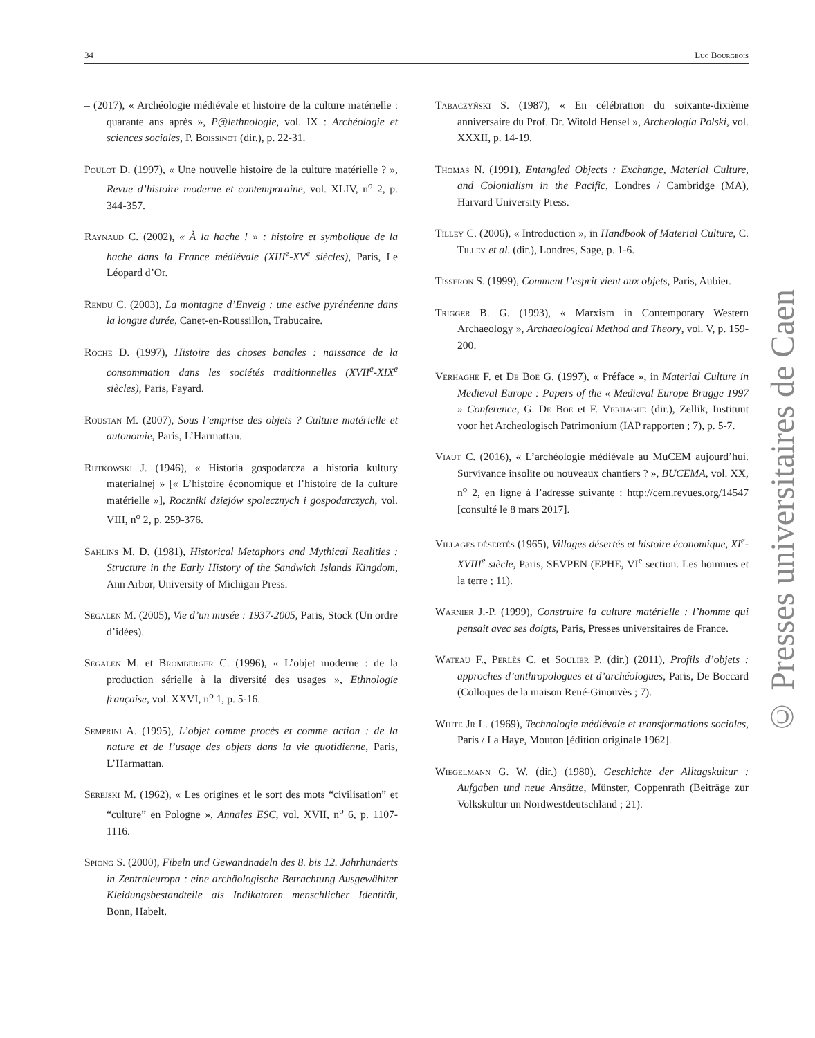34 Luc Bourgeois
– (2017), « Archéologie médiévale et histoire de la culture matérielle : quarante ans après », P@lethnologie, vol. IX : Archéologie et sciences sociales, P. Boissinot (dir.), p. 22-31.
Poulot D. (1997), « Une nouvelle histoire de la culture matérielle ? », Revue d’histoire moderne et contemporaine, vol. XLIV, n<sup>o</sup> 2, p. 344-357.
Raynaud C. (2002), « À la hache ! » : histoire et symbolique de la hache dans la France médiévale (XIII<sup>e</sup>-XV<sup>e</sup> siècles), Paris, Le Léopard d’Or.
Rendu C. (2003), La montagne d’Enveig : une estive pyrénéenne dans la longue durée, Canet-en-Roussillon, Trabucaire.
Roche D. (1997), Histoire des choses banales : naissance de la consommation dans les sociétés traditionnelles (XVII<sup>e</sup>-XIX<sup>e</sup> siècles), Paris, Fayard.
Roustan M. (2007), Sous l’emprise des objets ? Culture matérielle et autonomie, Paris, L’Harmattan.
Rutkowski J. (1946), « Historia gospodarcza a historia kultury materialnej » [« L’histoire économique et l’histoire de la culture matérielle »], Roczniki dziejów spolecznych i gospodarczych, vol. VIII, n<sup>o</sup> 2, p. 259-376.
Sahlins M. D. (1981), Historical Metaphors and Mythical Realities : Structure in the Early History of the Sandwich Islands Kingdom, Ann Arbor, University of Michigan Press.
Segalen M. (2005), Vie d’un musée : 1937-2005, Paris, Stock (Un ordre d’idées).
Segalen M. et Bromberger C. (1996), « L’objet moderne : de la production sérielle à la diversité des usages », Ethnologie française, vol. XXVI, n<sup>o</sup> 1, p. 5-16.
Semprini A. (1995), L’objet comme procès et comme action : de la nature et de l’usage des objets dans la vie quotidienne, Paris, L’Harmattan.
Serejski M. (1962), « Les origines et le sort des mots “civilisation” et “culture” en Pologne », Annales ESC, vol. XVII, n<sup>o</sup> 6, p. 1107-1116.
Spiong S. (2000), Fibeln und Gewandnadeln des 8. bis 12. Jahrhunderts in Zentraleuropa : eine archäologische Betrachtung Ausgewählter Kleidungsbestandteile als Indikatoren menschlicher Identität, Bonn, Habelt.
Tabaczyński S. (1987), « En célébration du soixante-dixième anniversaire du Prof. Dr. Witold Hensel », Archeologia Polski, vol. XXXII, p. 14-19.
Thomas N. (1991), Entangled Objects : Exchange, Material Culture, and Colonialism in the Pacific, Londres / Cambridge (MA), Harvard University Press.
Tilley C. (2006), « Introduction », in Handbook of Material Culture, C. Tilley et al. (dir.), Londres, Sage, p. 1-6.
Tisseron S. (1999), Comment l’esprit vient aux objets, Paris, Aubier.
Trigger B. G. (1993), « Marxism in Contemporary Western Archaeology », Archaeological Method and Theory, vol. V, p. 159-200.
Verhaghe F. et De Boe G. (1997), « Préface », in Material Culture in Medieval Europe : Papers of the « Medieval Europe Brugge 1997 » Conference, G. De Boe et F. Verhaghe (dir.), Zellik, Instituut voor het Archeologisch Patrimonium (IAP rapporten ; 7), p. 5-7.
Viaut C. (2016), « L’archéologie médiévale au MuCEM aujourd’hui. Survivance insolite ou nouveaux chantiers ? », BUCEMA, vol. XX, n<sup>o</sup> 2, en ligne à l’adresse suivante : http://cem.revues.org/14547 [consulté le 8 mars 2017].
Villages désertés (1965), Villages désertés et histoire économique, XI<sup>e</sup>-XVIII<sup>e</sup> siècle, Paris, SEVPEN (EPHE, VI<sup>e</sup> section. Les hommes et la terre ; 11).
Warnier J.-P. (1999), Construire la culture matérielle : l’homme qui pensait avec ses doigts, Paris, Presses universitaires de France.
Wateau F., Perlès C. et Soulier P. (dir.) (2011), Profils d’objets : approches d’anthropologues et d’archéologues, Paris, De Boccard (Colloques de la maison René-Ginouvès ; 7).
White Jr L. (1969), Technologie médiévale et transformations sociales, Paris / La Haye, Mouton [édition originale 1962].
Wiegelmann G. W. (dir.) (1980), Geschichte der Alltagskultur : Aufgaben und neue Ansätze, Münster, Coppenrath (Beiträge zur Volkskultur un Nordwestdeutschland ; 21).
© Presses universitaires de Caen